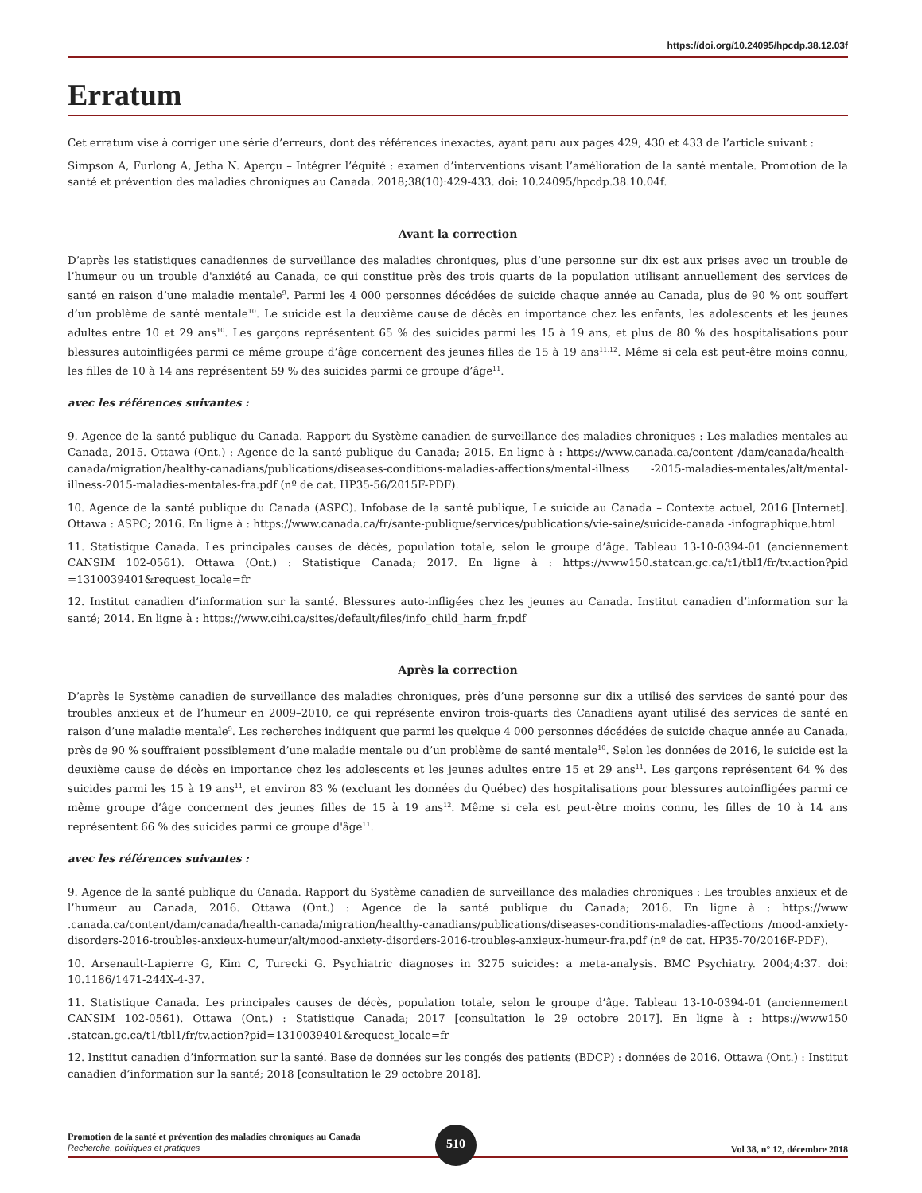https://doi.org/10.24095/hpcdp.38.12.03f
Erratum
Cet erratum vise à corriger une série d’erreurs, dont des références inexactes, ayant paru aux pages 429, 430 et 433 de l’article suivant :
Simpson A, Furlong A, Jetha N. Aperçu – Intégrer l’équité : examen d’interventions visant l’amélioration de la santé mentale. Promotion de la santé et prévention des maladies chroniques au Canada. 2018;38(10):429-433. doi: 10.24095/hpcdp.38.10.04f.
Avant la correction
D’après les statistiques canadiennes de surveillance des maladies chroniques, plus d’une personne sur dix est aux prises avec un trouble de l’humeur ou un trouble d'anxiété au Canada, ce qui constitue près des trois quarts de la population utilisant annuellement des services de santé en raison d’une maladie mentale<sup>9</sup>. Parmi les 4 000 personnes décédées de suicide chaque année au Canada, plus de 90 % ont souffert d’un problème de santé mentale<sup>10</sup>. Le suicide est la deuxième cause de décès en importance chez les enfants, les adolescents et les jeunes adultes entre 10 et 29 ans<sup>10</sup>. Les garçons représentent 65 % des suicides parmi les 15 à 19 ans, et plus de 80 % des hospitalisations pour blessures autoinfligées parmi ce même groupe d’âge concernent des jeunes filles de 15 à 19 ans<sup>11,12</sup>. Même si cela est peut-être moins connu, les filles de 10 à 14 ans représentent 59 % des suicides parmi ce groupe d’âge<sup>11</sup>.
avec les références suivantes :
9. Agence de la santé publique du Canada. Rapport du Système canadien de surveillance des maladies chroniques : Les maladies mentales au Canada, 2015. Ottawa (Ont.) : Agence de la santé publique du Canada; 2015. En ligne à : https://www.canada.ca/content /dam/canada/health-canada/migration/healthy-canadians/publications/diseases-conditions-maladies-affections/mental-illness -2015-maladies-mentales/alt/mental-illness-2015-maladies-mentales-fra.pdf (nº de cat. HP35-56/2015F-PDF).
10. Agence de la santé publique du Canada (ASPC). Infobase de la santé publique, Le suicide au Canada – Contexte actuel, 2016 [Internet]. Ottawa : ASPC; 2016. En ligne à : https://www.canada.ca/fr/sante-publique/services/publications/vie-saine/suicide-canada -infographique.html
11. Statistique Canada. Les principales causes de décès, population totale, selon le groupe d’âge. Tableau 13-10-0394-01 (anciennement CANSIM 102-0561). Ottawa (Ont.) : Statistique Canada; 2017. En ligne à : https://www150.statcan.gc.ca/t1/tbl1/fr/tv.action?pid =1310039401&request_locale=fr
12. Institut canadien d’information sur la santé. Blessures auto-infligées chez les jeunes au Canada. Institut canadien d’information sur la santé; 2014. En ligne à : https://www.cihi.ca/sites/default/files/info_child_harm_fr.pdf
Après la correction
D’après le Système canadien de surveillance des maladies chroniques, près d’une personne sur dix a utilisé des services de santé pour des troubles anxieux et de l’humeur en 2009–2010, ce qui représente environ trois-quarts des Canadiens ayant utilisé des services de santé en raison d’une maladie mentale<sup>9</sup>. Les recherches indiquent que parmi les quelque 4 000 personnes décédées de suicide chaque année au Canada, près de 90 % souffraient possiblement d’une maladie mentale ou d’un problème de santé mentale<sup>10</sup>. Selon les données de 2016, le suicide est la deuxième cause de décès en importance chez les adolescents et les jeunes adultes entre 15 et 29 ans<sup>11</sup>. Les garçons représentent 64 % des suicides parmi les 15 à 19 ans<sup>11</sup>, et environ 83 % (excluant les données du Québec) des hospitalisations pour blessures autoinfligées parmi ce même groupe d’âge concernent des jeunes filles de 15 à 19 ans<sup>12</sup>. Même si cela est peut-être moins connu, les filles de 10 à 14 ans représentent 66 % des suicides parmi ce groupe d'âge<sup>11</sup>.
avec les références suivantes :
9. Agence de la santé publique du Canada. Rapport du Système canadien de surveillance des maladies chroniques : Les troubles anxieux et de l’humeur au Canada, 2016. Ottawa (Ont.) : Agence de la santé publique du Canada; 2016. En ligne à : https://www .canada.ca/content/dam/canada/health-canada/migration/healthy-canadians/publications/diseases-conditions-maladies-affections /mood-anxiety-disorders-2016-troubles-anxieux-humeur/alt/mood-anxiety-disorders-2016-troubles-anxieux-humeur-fra.pdf (nº de cat. HP35-70/2016F-PDF).
10. Arsenault-Lapierre G, Kim C, Turecki G. Psychiatric diagnoses in 3275 suicides: a meta-analysis. BMC Psychiatry. 2004;4:37. doi: 10.1186/1471-244X-4-37.
11. Statistique Canada. Les principales causes de décès, population totale, selon le groupe d’âge. Tableau 13-10-0394-01 (anciennement CANSIM 102-0561). Ottawa (Ont.) : Statistique Canada; 2017 [consultation le 29 octobre 2017]. En ligne à : https://www150 .statcan.gc.ca/t1/tbl1/fr/tv.action?pid=1310039401&request_locale=fr
12. Institut canadien d’information sur la santé. Base de données sur les congés des patients (BDCP) : données de 2016. Ottawa (Ont.) : Institut canadien d’information sur la santé; 2018 [consultation le 29 octobre 2018].
Promotion de la santé et prévention des maladies chroniques au Canada
Recherche, politiques et pratiques
510
Vol 38, n° 12, décembre 2018